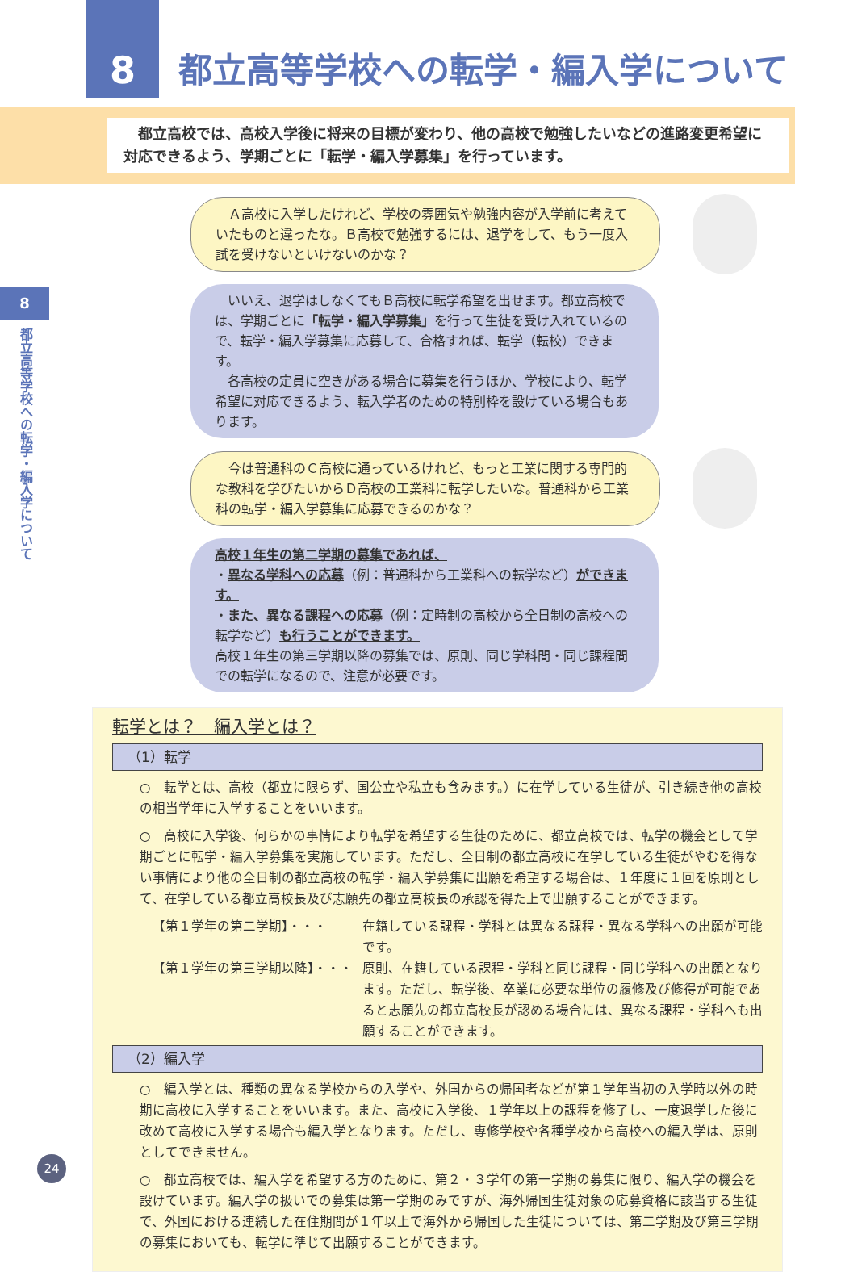8
都立高等学校への転学・編入学について
　都立高校では、高校入学後に将来の目標が変わり、他の高校で勉強したいなどの進路変更希望に対応できるよう、学期ごとに「転学・編入学募集」を行っています。
8
都立高等学校への転学・編入学について
　Ａ高校に入学したけれど、学校の雰囲気や勉強内容が入学前に考えていたものと違ったな。Ｂ高校で勉強するには、退学をして、もう一度入試を受けないといけないのかな？
　いいえ、退学はしなくてもＢ高校に転学希望を出せます。都立高校では、学期ごとに「転学・編入学募集」を行って生徒を受け入れているので、転学・編入学募集に応募して、合格すれば、転学（転校）できます。
　各高校の定員に空きがある場合に募集を行うほか、学校により、転学希望に対応できるよう、転入学者のための特別枠を設けている場合もあります。
　今は普通科のＣ高校に通っているけれど、もっと工業に関する専門的な教科を学びたいからＤ高校の工業科に転学したいな。普通科から工業科の転学・編入学募集に応募できるのかな？
高校１年生の第二学期の募集であれば、
・異なる学科への応募（例：普通科から工業科への転学など）ができます。
・また、異なる課程への応募（例：定時制の高校から全日制の高校への転学など）も行うことができます。
高校１年生の第三学期以降の募集では、原則、同じ学科間・同じ課程間での転学になるので、注意が必要です。
転学とは？　編入学とは？
（1）転学
○　転学とは、高校（都立に限らず、国公立や私立も含みます。）に在学している生徒が、引き続き他の高校の相当学年に入学することをいいます。
○　高校に入学後、何らかの事情により転学を希望する生徒のために、都立高校では、転学の機会として学期ごとに転学・編入学募集を実施しています。ただし、全日制の都立高校に在学している生徒がやむを得ない事情により他の全日制の都立高校の転学・編入学募集に出願を希望する場合は、１年度に１回を原則として、在学している都立高校長及び志願先の都立高校長の承認を得た上で出願することができます。
【第１学年の第二学期】・・・ 在籍している課程・学科とは異なる課程・異なる学科への出願が可能です。
【第１学年の第三学期以降】・・・ 原則、在籍している課程・学科と同じ課程・同じ学科への出願となります。ただし、転学後、卒業に必要な単位の履修及び修得が可能であると志願先の都立高校長が認める場合には、異なる課程・学科へも出願することができます。
（2）編入学
○　編入学とは、種類の異なる学校からの入学や、外国からの帰国者などが第１学年当初の入学時以外の時期に高校に入学することをいいます。また、高校に入学後、１学年以上の課程を修了し、一度退学した後に改めて高校に入学する場合も編入学となります。ただし、専修学校や各種学校から高校への編入学は、原則としてできません。
○　都立高校では、編入学を希望する方のために、第２・３学年の第一学期の募集に限り、編入学の機会を設けています。編入学の扱いでの募集は第一学期のみですが、海外帰国生徒対象の応募資格に該当する生徒で、外国における連続した在住期間が１年以上で海外から帰国した生徒については、第二学期及び第三学期の募集においても、転学に準じて出願することができます。
24